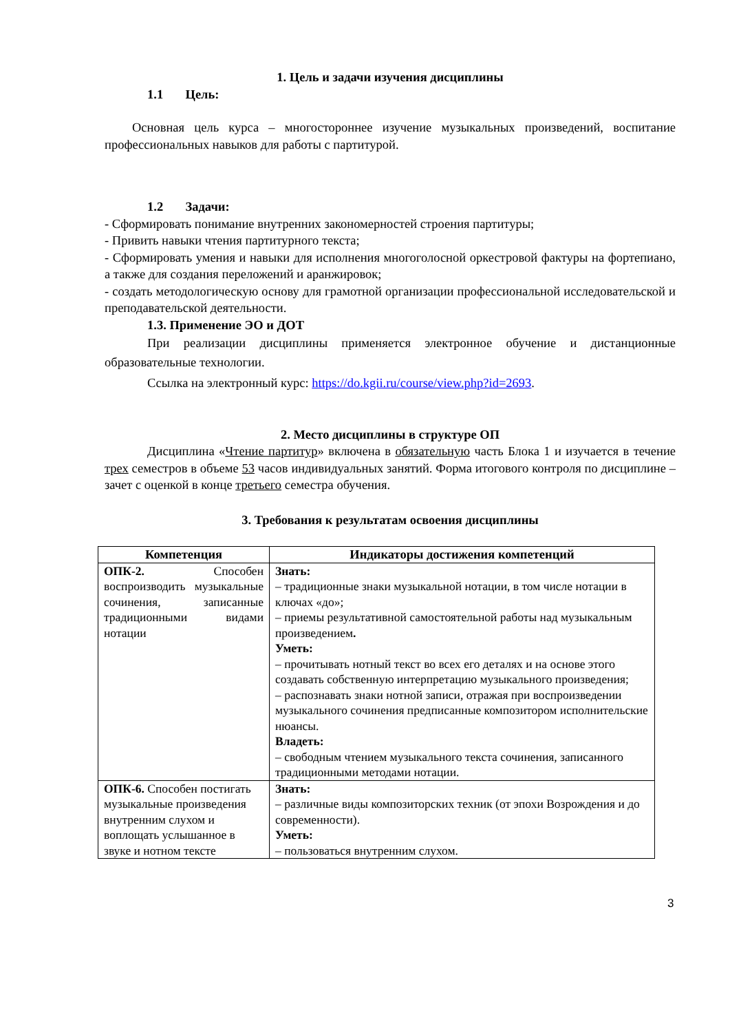1. Цель и задачи изучения дисциплины
1.1 Цель:
Основная цель курса – многостороннее изучение музыкальных произведений, воспитание профессиональных навыков для работы с партитурой.
1.2 Задачи:
- Сформировать понимание внутренних закономерностей строения партитуры;
- Привить навыки чтения партитурного текста;
- Сформировать умения и навыки для исполнения многоголосной оркестровой фактуры на фортепиано, а также для создания переложений и аранжировок;
- создать методологическую основу для грамотной организации профессиональной исследовательской и преподавательской деятельности.
1.3. Применение ЭО и ДОТ
При реализации дисциплины применяется электронное обучение и дистанционные образовательные технологии.
Ссылка на электронный курс: https://do.kgii.ru/course/view.php?id=2693.
2. Место дисциплины в структуре ОП
Дисциплина «Чтение партитур» включена в обязательную часть Блока 1 и изучается в течение трех семестров в объеме 53 часов индивидуальных занятий. Форма итогового контроля по дисциплине – зачет с оценкой в конце третьего семестра обучения.
3. Требования к результатам освоения дисциплины
| Компетенция | Индикаторы достижения компетенций |
| --- | --- |
| ОПК-2. Способен воспроизводить музыкальные сочинения, записанные традиционными видами нотации | Знать: – традиционные знаки музыкальной нотации, в том числе нотации в ключах «до»; – приемы результативной самостоятельной работы над музыкальным произведением . Уметь: – прочитывать нотный текст во всех его деталях и на основе этого создавать собственную интерпретацию музыкального произведения; – распознавать знаки нотной записи, отражая при воспроизведении музыкального сочинения предписанные композитором исполнительские нюансы. Владеть: – свободным чтением музыкального текста сочинения, записанного традиционными методами нотации. |
| ОПК-6. Способен постигать музыкальные произведения внутренним слухом и воплощать услышанное в звуке и нотном тексте | Знать: – различные виды композиторских техник (от эпохи Возрождения и до современности). Уметь: – пользоваться внутренним слухом. |
3